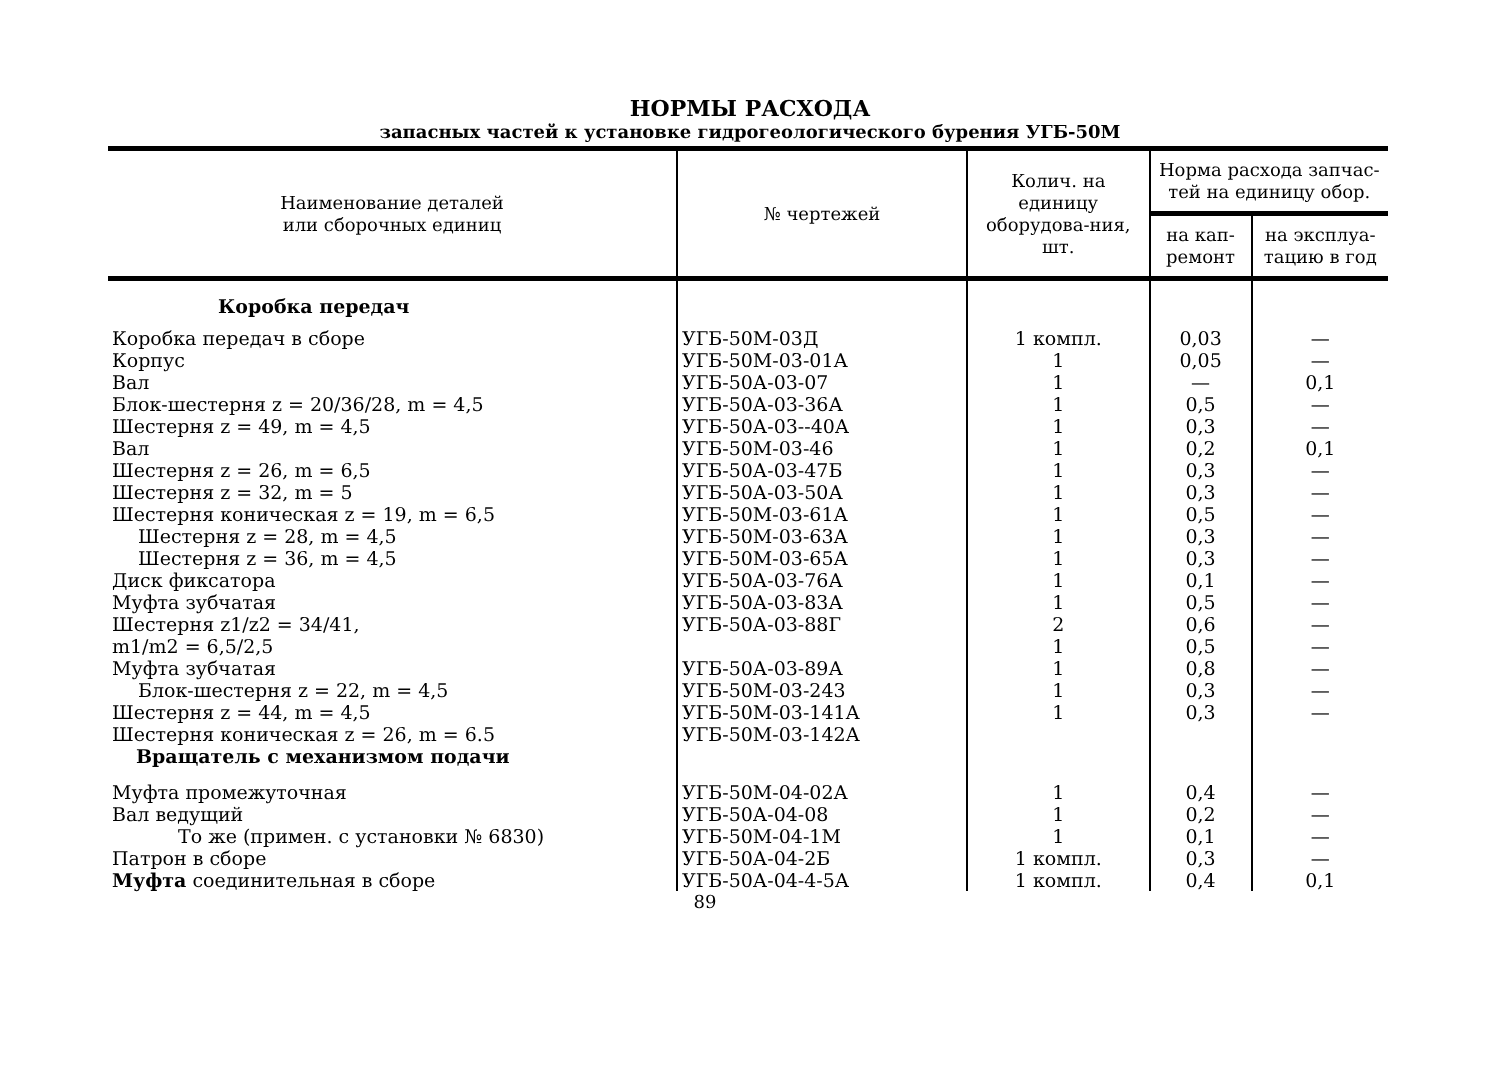НОРМЫ РАСХОДА
запасных частей к установке гидрогеологического бурения УГБ-50М
| Наименование деталей или сборочных единиц | № чертежей | Колич. на единицу оборудова-ния, шт. | Норма расхода запчас-тей на единицу обор. | |
| --- | --- | --- | --- | --- |
| | | | на кап-ремонт | на эксплуа-тацию в год |
| Коробка передач | | | | |
| Коробка передач в сборе | УГБ-50М-03Д | 1 компл. | 0,03 | — |
| Корпус | УГБ-50М-03-01А | 1 | 0,05 | — |
| Вал | УГБ-50А-03-07 | 1 | — | 0,1 |
| Блок-шестерня z = 20/36/28, m = 4,5 | УГБ-50А-03-36А | 1 | 0,5 | — |
| Шестерня z = 49, m = 4,5 | УГБ-50А-03--40А | 1 | 0,3 | — |
| Вал | УГБ-50М-03-46 | 1 | 0,2 | 0,1 |
| Шестерня z = 26, m = 6,5 | УГБ-50А-03-47Б | 1 | 0,3 | — |
| Шестерня z = 32, m = 5 | УГБ-50А-03-50А | 1 | 0,3 | — |
| Шестерня коническая z = 19, m = 6,5 | УГБ-50М-03-61А | 1 | 0,5 | — |
| Шестерня z = 28, m = 4,5 | УГБ-50М-03-63А | 1 | 0,3 | — |
| Шестерня z = 36, m = 4,5 | УГБ-50М-03-65А | 1 | 0,3 | — |
| Диск фиксатора | УГБ-50А-03-76А | 1 | 0,1 | — |
| Муфта зубчатая | УГБ-50А-03-83А | 1 | 0,5 | — |
| Шестерня z1/z2 = 34/41, m1/m2 = 6,5/2,5 | УГБ-50А-03-88Г | 2 1 | 0,6 0,5 | — — |
| Муфта зубчатая | УГБ-50А-03-89А | 1 | 0,8 | — |
| Блок-шестерня z = 22, m = 4,5 | УГБ-50М-03-243 | 1 | 0,3 | — |
| Шестерня z = 44, m = 4,5 | УГБ-50М-03-141А | 1 | 0,3 | — |
| Шестерня коническая z = 26, m = 6.5 | УГБ-50М-03-142А | | | |
| Вращатель с механизмом подачи | | | | |
| Муфта промежуточная | УГБ-50М-04-02А | 1 | 0,4 | — |
| Вал ведущий | УГБ-50А-04-08 | 1 | 0,2 | — |
| То же (примен. с установки № 6830) | УГБ-50М-04-1М | 1 | 0,1 | — |
| Патрон в сборе | УГБ-50А-04-2Б | 1 компл. | 0,3 | — |
| Муфта соединительная в сборе | УГБ-50А-04-4-5А | 1 компл. | 0,4 | 0,1 |
89